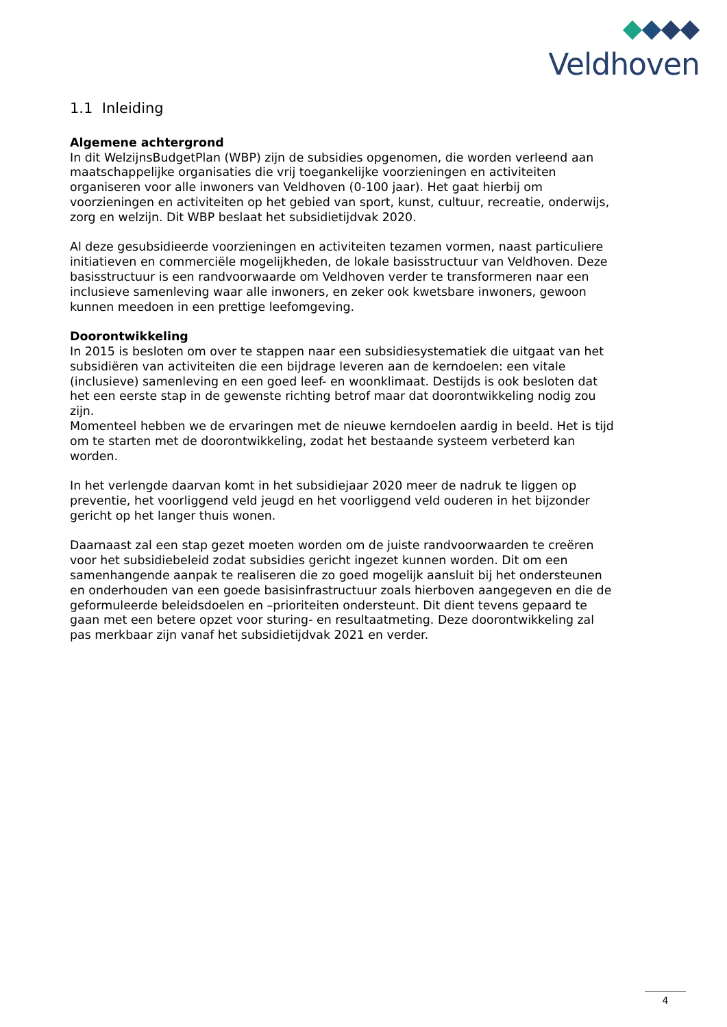Veldhoven
1.1 Inleiding
Algemene achtergrond
In dit WelzijnsBudgetPlan (WBP) zijn de subsidies opgenomen, die worden verleend aan maatschappelijke organisaties die vrij toegankelijke voorzieningen en activiteiten organiseren voor alle inwoners van Veldhoven (0-100 jaar). Het gaat hierbij om voorzieningen en activiteiten op het gebied van sport, kunst, cultuur, recreatie, onderwijs, zorg en welzijn. Dit WBP beslaat het subsidietijdvak 2020.
Al deze gesubsidieerde voorzieningen en activiteiten tezamen vormen, naast particuliere initiatieven en commerciële mogelijkheden, de lokale basisstructuur van Veldhoven. Deze basisstructuur is een randvoorwaarde om Veldhoven verder te transformeren naar een inclusieve samenleving waar alle inwoners, en zeker ook kwetsbare inwoners, gewoon kunnen meedoen in een prettige leefomgeving.
Doorontwikkeling
In 2015 is besloten om over te stappen naar een subsidiesystematiek die uitgaat van het subsidiëren van activiteiten die een bijdrage leveren aan de kerndoelen: een vitale (inclusieve) samenleving en een goed leef- en woonklimaat. Destijds is ook besloten dat het een eerste stap in de gewenste richting betrof maar dat doorontwikkeling nodig zou zijn.
Momenteel hebben we de ervaringen met de nieuwe kerndoelen aardig in beeld. Het is tijd om te starten met de doorontwikkeling, zodat het bestaande systeem verbeterd kan worden.
In het verlengde daarvan komt in het subsidiejaar 2020 meer de nadruk te liggen op preventie, het voorliggend veld jeugd en het voorliggend veld ouderen in het bijzonder gericht op het langer thuis wonen.
Daarnaast zal een stap gezet moeten worden om de juiste randvoorwaarden te creëren voor het subsidiebeleid zodat subsidies gericht ingezet kunnen worden. Dit om een samenhangende aanpak te realiseren die zo goed mogelijk aansluit bij het ondersteunen en onderhouden van een goede basisinfrastructuur zoals hierboven aangegeven en die de geformuleerde beleidsdoelen en –prioriteiten ondersteunt. Dit dient tevens gepaard te gaan met een betere opzet voor sturing- en resultaatmeting. Deze doorontwikkeling zal pas merkbaar zijn vanaf het subsidietijdvak 2021 en verder.
4